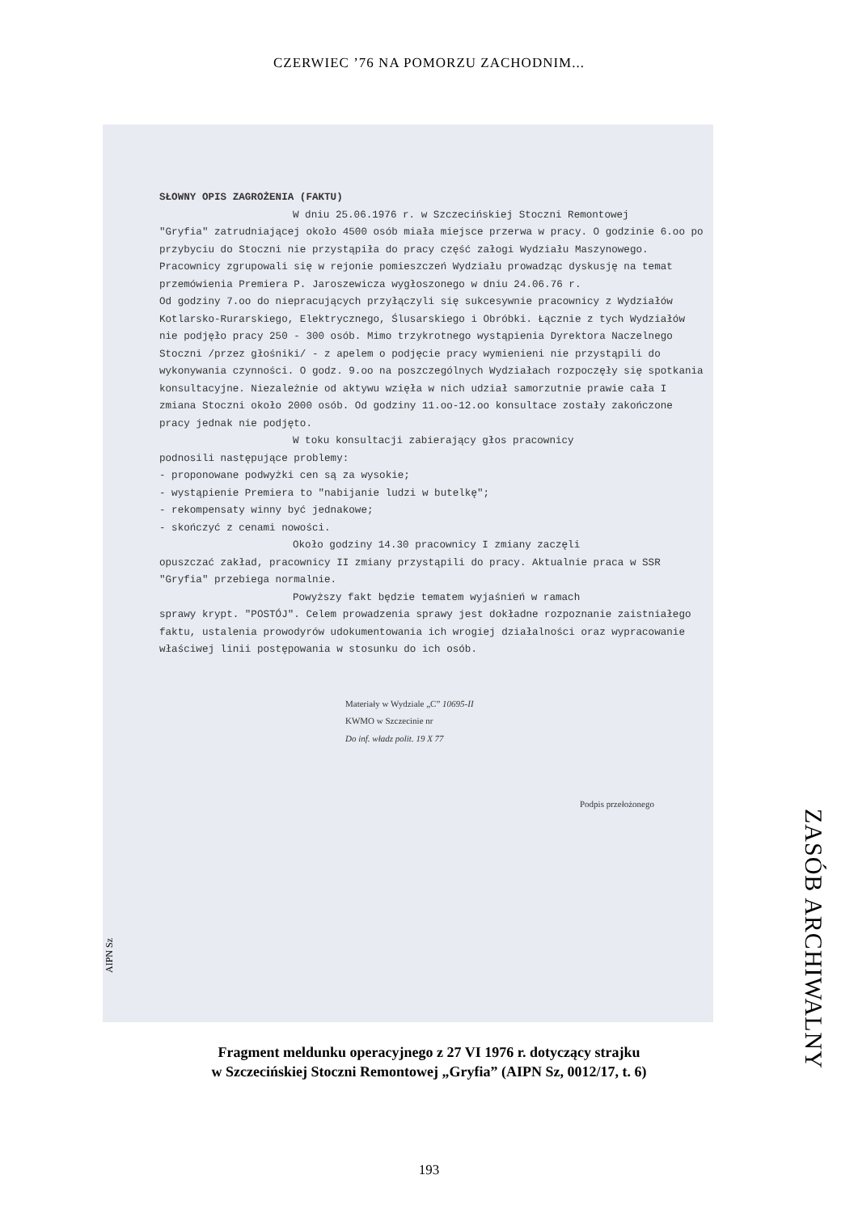CZERWIEC ’76 NA POMORZU ZACHODNIM...
SŁOWNY OPIS ZAGROŻENIA (FAKTU)
W dniu 25.06.1976 r. w Szczecińskiej Stoczni Remontowej
"Gryfia" zatrudniającej około 4500 osób miała miejsce przerwa w pracy. O godzinie 6.oo po przybyciu do Stoczni nie przystąpiła do pracy część załogi Wydziału Maszynowego. Pracownicy zgrupowali się w rejonie pomieszczeń Wydziału prowadząc dyskusję na temat przemówienia Premiera P. Jaroszewicza wygłoszonego w dniu 24.06.76 r.
Od godziny 7.oo do niepracujących przyłączyli się sukcesywnie pracownicy z Wydziałów Kotlarsko-Rurarskiego, Elektrycznego, Ślusarskiego i Obróbki. Łącznie z tych Wydziałów nie podjęło pracy 250 - 300 osób. Mimo trzykrotnego wystąpienia Dyrektora Naczelnego Stoczni /przez głośniki/ - z apelem o podjęcie pracy wymienieni nie przystąpili do wykonywania czynności. O godz. 9.oo na poszczególnych Wydziałach rozpoczęły się spotkania konsultacyjne. Niezależnie od aktywu wzięła w nich udział samorzutnie prawie cała I zmiana Stoczni około 2000 osób. Od godziny 11.oo-12.oo konsultace zostały zakończone pracy jednak nie podjęto.
W toku konsultacji zabierający głos pracownicy
podnosili następujące problemy:
- proponowane podwyżki cen są za wysokie;
- wystąpienie Premiera to "nabijanie ludzi w butelkę";
- rekompensaty winny być jednakowe;
- skończyć z cenami nowości.
Około godziny 14.30 pracownicy I zmiany zaczęli
opuszczać zakład, pracownicy II zmiany przystąpili do pracy. Aktualnie praca w SSR "Gryfia" przebiega normalnie.
Powyższy fakt będzie tematem wyjaśnień w ramach
sprawy krypt. "POSTÓJ". Celem prowadzenia sprawy jest dokładne rozpoznanie zaistniałego faktu, ustalenia prowodyrów udokumentowania ich wrogiej działalności oraz wypracowanie właściwej linii postępowania w stosunku do ich osób.
Materiały w Wydziale „C” 10695-II
KWMO w Szczecinie nr
Do inf. władz polit. 19 X 77
Podpis przełożonego
AIPN Sz
Fragment meldunku operacyjnego z 27 VI 1976 r. dotyczący strajku
w Szczecińskiej Stoczni Remontowej „Gryfia” (AIPN Sz, 0012/17, t. 6)
ZASÓB ARCHIWALNY
193